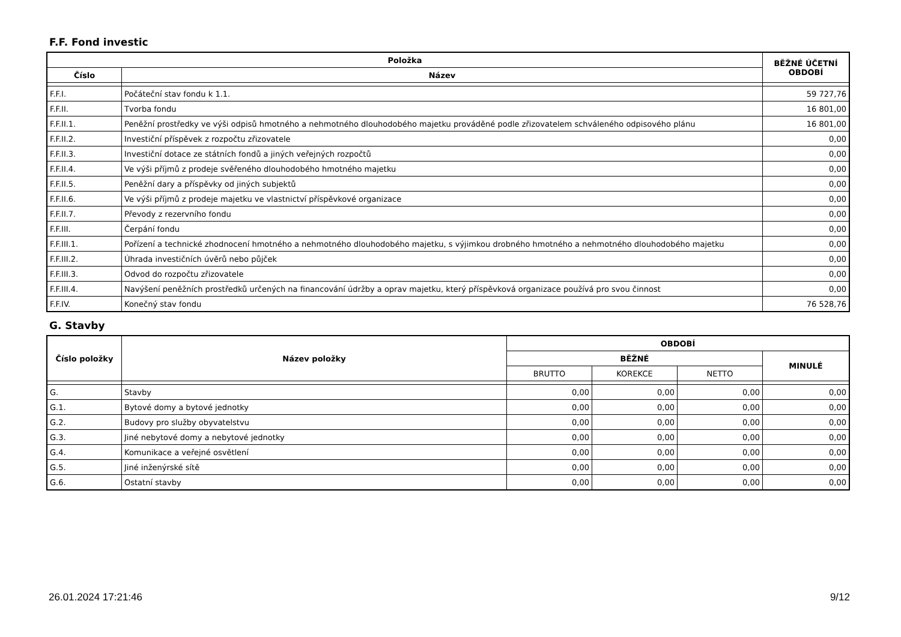F.F. Fond investic
| Položka | | BĚŽNÉ ÚČETNÍ OBDOBÍ |
| --- | --- | --- |
| Číslo | Název | |
| F.F.I. | Počáteční stav fondu k 1.1. | 59 727,76 |
| F.F.II. | Tvorba fondu | 16 801,00 |
| F.F.II.1. | Peněžní prostředky ve výši odpisů hmotného a nehmotného dlouhodobého majetku prováděné podle zřizovatelem schváleného odpisového plánu | 16 801,00 |
| F.F.II.2. | Investiční příspěvek z rozpočtu zřizovatele | 0,00 |
| F.F.II.3. | Investiční dotace ze státních fondů a jiných veřejných rozpočtů | 0,00 |
| F.F.II.4. | Ve výši příjmů z prodeje svěřeného dlouhodobého hmotného majetku | 0,00 |
| F.F.II.5. | Peněžní dary a příspěvky od jiných subjektů | 0,00 |
| F.F.II.6. | Ve výši příjmů z prodeje majetku ve vlastnictví příspěvkové organizace | 0,00 |
| F.F.II.7. | Převody z rezervního fondu | 0,00 |
| F.F.III. | Čerpání fondu | 0,00 |
| F.F.III.1. | Pořízení a technické zhodnocení hmotného a nehmotného dlouhodobého majetku, s výjimkou drobného hmotného a nehmotného dlouhodobého majetku | 0,00 |
| F.F.III.2. | Úhrada investičních úvěrů nebo půjček | 0,00 |
| F.F.III.3. | Odvod do rozpočtu zřizovatele | 0,00 |
| F.F.III.4. | Navýšení peněžních prostředků určených na financování údržby a oprav majetku, který příspěvková organizace používá pro svou činnost | 0,00 |
| F.F.IV. | Konečný stav fondu | 76 528,76 |
G. Stavby
| Číslo položky | Název položky | OBDOBÍ | | | |
| --- | --- | --- | --- | --- | --- |
| | | BĚŽNÉ | | | MINULÉ |
| | | BRUTTO | KOREKCE | NETTO | |
| G. | Stavby | 0,00 | 0,00 | 0,00 | 0,00 |
| G.1. | Bytové domy a bytové jednotky | 0,00 | 0,00 | 0,00 | 0,00 |
| G.2. | Budovy pro služby obyvatelstvu | 0,00 | 0,00 | 0,00 | 0,00 |
| G.3. | Jiné nebytové domy a nebytové jednotky | 0,00 | 0,00 | 0,00 | 0,00 |
| G.4. | Komunikace a veřejné osvětlení | 0,00 | 0,00 | 0,00 | 0,00 |
| G.5. | Jiné inženýrské sítě | 0,00 | 0,00 | 0,00 | 0,00 |
| G.6. | Ostatní stavby | 0,00 | 0,00 | 0,00 | 0,00 |
26.01.2024 17:21:46 9/12